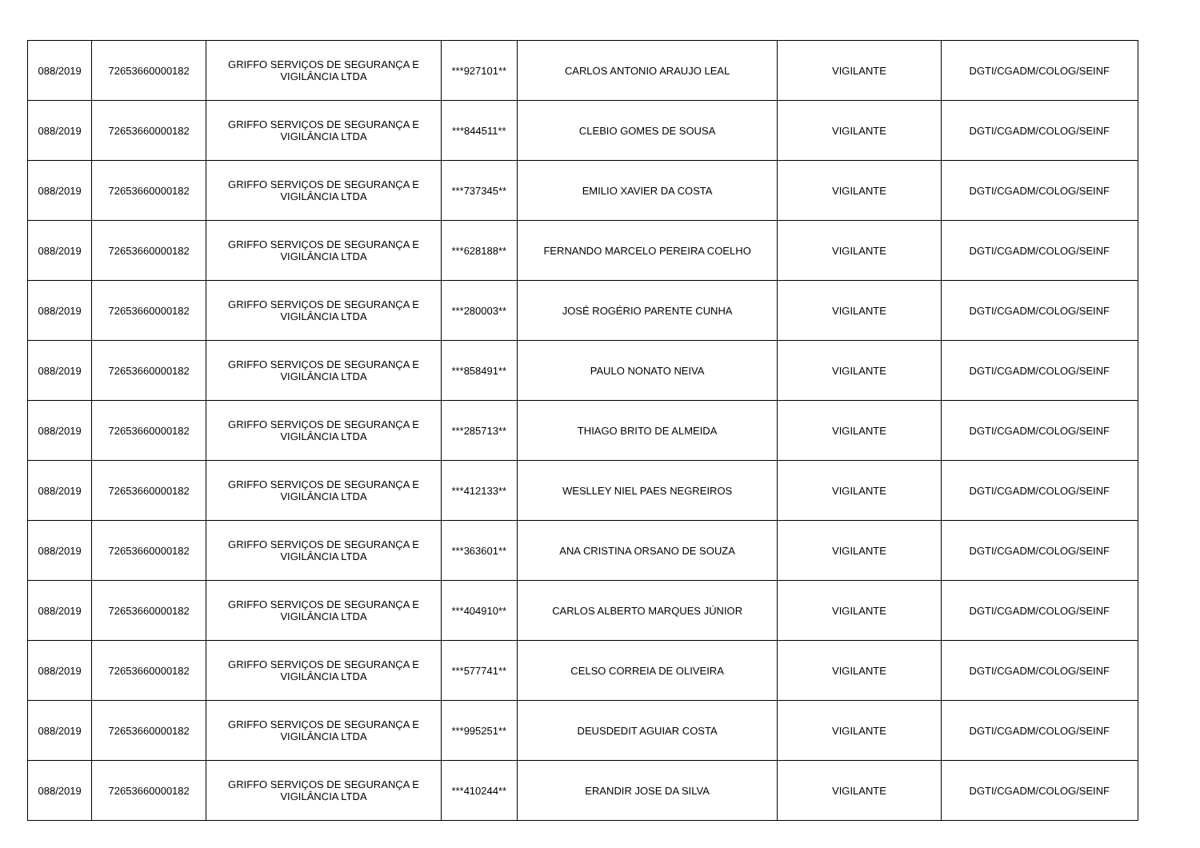| 088/2019 | 72653660000182 | GRIFFO SERVIÇOS DE SEGURANÇA E VIGILÂNCIA LTDA | ***927101** | CARLOS ANTONIO ARAUJO LEAL | VIGILANTE | DGTI/CGADM/COLOG/SEINF |
| 088/2019 | 72653660000182 | GRIFFO SERVIÇOS DE SEGURANÇA E VIGILÂNCIA LTDA | ***844511** | CLEBIO GOMES DE SOUSA | VIGILANTE | DGTI/CGADM/COLOG/SEINF |
| 088/2019 | 72653660000182 | GRIFFO SERVIÇOS DE SEGURANÇA E VIGILÂNCIA LTDA | ***737345** | EMILIO XAVIER DA COSTA | VIGILANTE | DGTI/CGADM/COLOG/SEINF |
| 088/2019 | 72653660000182 | GRIFFO SERVIÇOS DE SEGURANÇA E VIGILÂNCIA LTDA | ***628188** | FERNANDO MARCELO PEREIRA COELHO | VIGILANTE | DGTI/CGADM/COLOG/SEINF |
| 088/2019 | 72653660000182 | GRIFFO SERVIÇOS DE SEGURANÇA E VIGILÂNCIA LTDA | ***280003** | JOSÉ ROGÉRIO PARENTE CUNHA | VIGILANTE | DGTI/CGADM/COLOG/SEINF |
| 088/2019 | 72653660000182 | GRIFFO SERVIÇOS DE SEGURANÇA E VIGILÂNCIA LTDA | ***858491** | PAULO NONATO NEIVA | VIGILANTE | DGTI/CGADM/COLOG/SEINF |
| 088/2019 | 72653660000182 | GRIFFO SERVIÇOS DE SEGURANÇA E VIGILÂNCIA LTDA | ***285713** | THIAGO BRITO DE ALMEIDA | VIGILANTE | DGTI/CGADM/COLOG/SEINF |
| 088/2019 | 72653660000182 | GRIFFO SERVIÇOS DE SEGURANÇA E VIGILÂNCIA LTDA | ***412133** | WESLLEY NIEL PAES NEGREIROS | VIGILANTE | DGTI/CGADM/COLOG/SEINF |
| 088/2019 | 72653660000182 | GRIFFO SERVIÇOS DE SEGURANÇA E VIGILÂNCIA LTDA | ***363601** | ANA CRISTINA ORSANO DE SOUZA | VIGILANTE | DGTI/CGADM/COLOG/SEINF |
| 088/2019 | 72653660000182 | GRIFFO SERVIÇOS DE SEGURANÇA E VIGILÂNCIA LTDA | ***404910** | CARLOS ALBERTO MARQUES JÚNIOR | VIGILANTE | DGTI/CGADM/COLOG/SEINF |
| 088/2019 | 72653660000182 | GRIFFO SERVIÇOS DE SEGURANÇA E VIGILÂNCIA LTDA | ***577741** | CELSO CORREIA DE OLIVEIRA | VIGILANTE | DGTI/CGADM/COLOG/SEINF |
| 088/2019 | 72653660000182 | GRIFFO SERVIÇOS DE SEGURANÇA E VIGILÂNCIA LTDA | ***995251** | DEUSDEDIT AGUIAR COSTA | VIGILANTE | DGTI/CGADM/COLOG/SEINF |
| 088/2019 | 72653660000182 | GRIFFO SERVIÇOS DE SEGURANÇA E VIGILÂNCIA LTDA | ***410244** | ERANDIR JOSE DA SILVA | VIGILANTE | DGTI/CGADM/COLOG/SEINF |